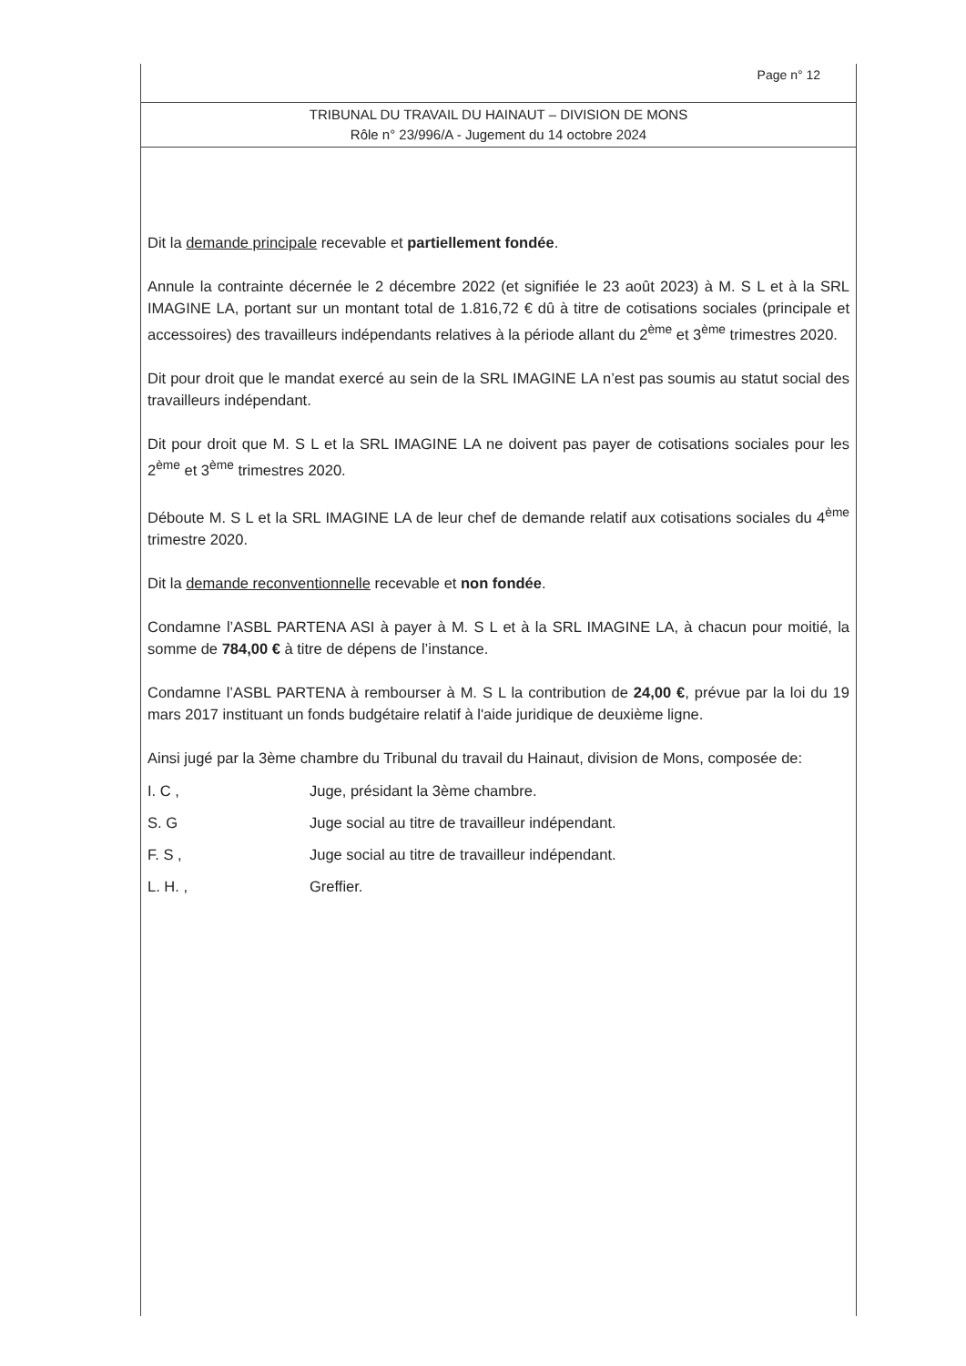Page n° 12
TRIBUNAL DU TRAVAIL DU HAINAUT – DIVISION DE MONS
Rôle n° 23/996/A - Jugement du 14 octobre 2024
Dit la demande principale recevable et partiellement fondée.
Annule la contrainte décernée le 2 décembre 2022 (et signifiée le 23 août 2023) à M. S L et à la SRL IMAGINE LA, portant sur un montant total de 1.816,72 € dû à titre de cotisations sociales (principale et accessoires) des travailleurs indépendants relatives à la période allant du 2<sup>ème</sup> et 3<sup>ème</sup> trimestres 2020.
Dit pour droit que le mandat exercé au sein de la SRL IMAGINE LA n’est pas soumis au statut social des travailleurs indépendant.
Dit pour droit que M. S L et la SRL IMAGINE LA ne doivent pas payer de cotisations sociales pour les 2<sup>ème</sup> et 3<sup>ème</sup> trimestres 2020.
Déboute M. S L et la SRL IMAGINE LA de leur chef de demande relatif aux cotisations sociales du 4<sup>ème</sup> trimestre 2020.
Dit la demande reconventionnelle recevable et non fondée.
Condamne l’ASBL PARTENA ASI à payer à M. S L et à la SRL IMAGINE LA, à chacun pour moitié, la somme de 784,00 € à titre de dépens de l’instance.
Condamne l’ASBL PARTENA à rembourser à M. S L la contribution de 24,00 €, prévue par la loi du 19 mars 2017 instituant un fonds budgétaire relatif à l'aide juridique de deuxième ligne.
Ainsi jugé par la 3ème chambre du Tribunal du travail du Hainaut, division de Mons, composée de:
I. C , Juge, présidant la 3ème chambre.
S. G Juge social au titre de travailleur indépendant.
F. S , Juge social au titre de travailleur indépendant.
L. H. , Greffier.